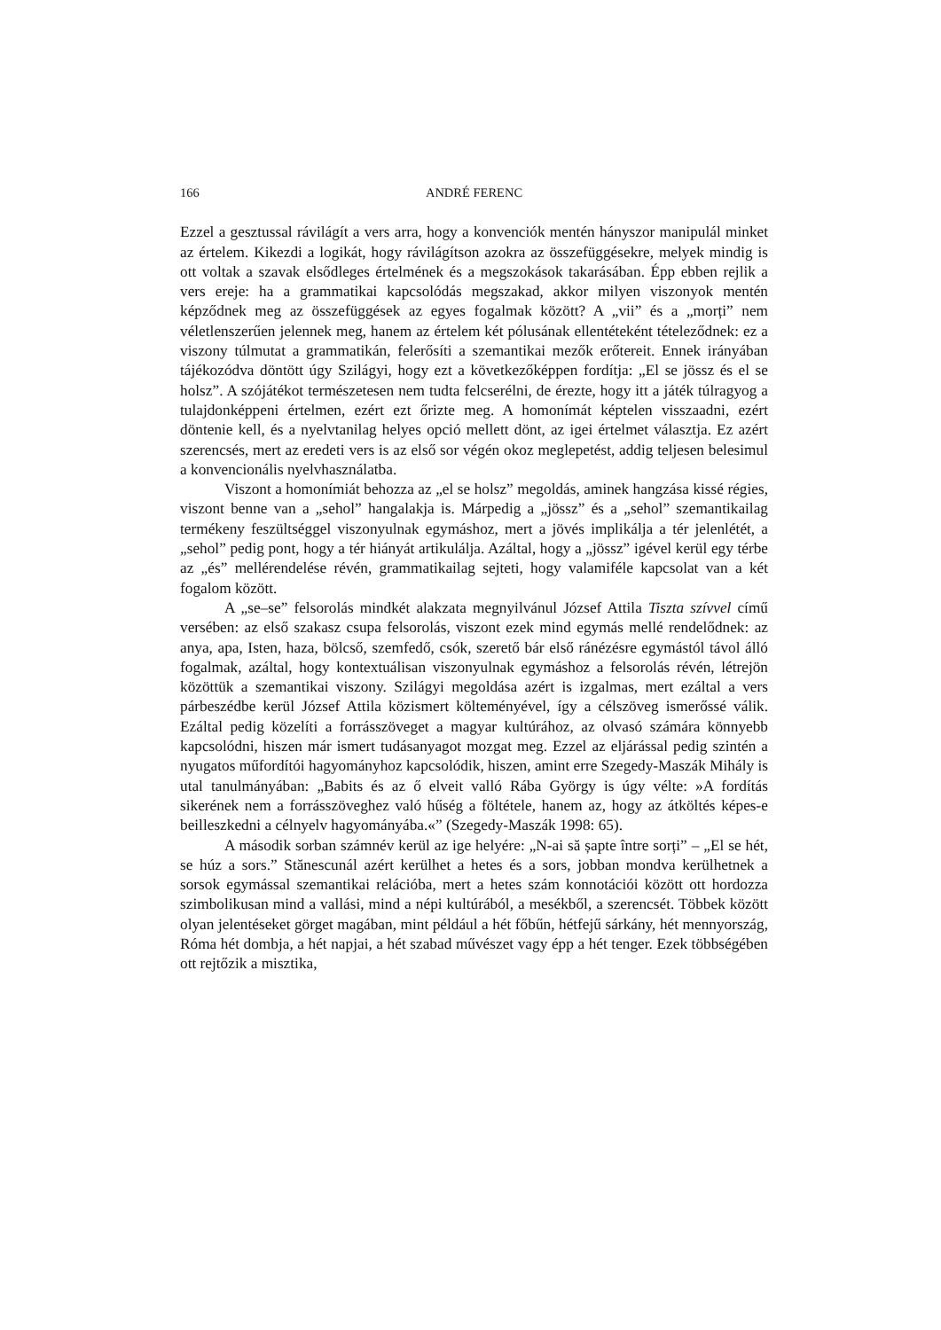166 ANDRÉ FERENC
Ezzel a gesztussal rávilágít a vers arra, hogy a konvenciók mentén hányszor manipulál minket az értelem. Kikezdi a logikát, hogy rávilágítson azokra az összefüggésekre, melyek mindig is ott voltak a szavak elsődleges értelmének és a megszokások takarásában. Épp ebben rejlik a vers ereje: ha a grammatikai kapcsolódás megszakad, akkor milyen viszonyok mentén képződnek meg az összefüggések az egyes fogalmak között? A „vii” és a „morți” nem véletlenszerűen jelennek meg, hanem az értelem két pólusának ellentéteként tételeződnek: ez a viszony túlmutat a grammatikán, felerősíti a szemantikai mezők erőtereit. Ennek irányában tájékozódva döntött úgy Szilágyi, hogy ezt a következőképpen fordítja: „El se jössz és el se holsz”. A szójátékot természetesen nem tudta felcserélni, de érezte, hogy itt a játék túlragyog a tulajdonképpeni értelmen, ezért ezt őrizte meg. A homonímát képtelen visszaadni, ezért döntenie kell, és a nyelvtanilag helyes opció mellett dönt, az igei értelmet választja. Ez azért szerencsés, mert az eredeti vers is az első sor végén okoz meglepetést, addig teljesen belesimul a konvencionális nyelvhasználatba.
Viszont a homonímiát behozza az „el se holsz” megoldás, aminek hangzása kissé régies, viszont benne van a „sehol” hangalakja is. Márpedig a „jössz” és a „sehol” szemantikailag termékeny feszültséggel viszonyulnak egymáshoz, mert a jövés implikálja a tér jelenlétét, a „sehol” pedig pont, hogy a tér hiányát artikulálja. Azáltal, hogy a „jössz” igével kerül egy térbe az „és” mellérendelése révén, grammatikailag sejteti, hogy valamiféle kapcsolat van a két fogalom között.
A „se–se” felsorolás mindkét alakzata megnyilvánul József Attila Tiszta szívvel című versében: az első szakasz csupa felsorolás, viszont ezek mind egymás mellé rendelődnek: az anya, apa, Isten, haza, bölcső, szemfedő, csók, szerető bár első ránézésre egymástól távol álló fogalmak, azáltal, hogy kontextuálisan viszonyulnak egymáshoz a felsorolás révén, létrejön közöttük a szemantikai viszony. Szilágyi megoldása azért is izgalmas, mert ezáltal a vers párbeszédbe kerül József Attila közismert költeményével, így a célszöveg ismerőssé válik. Ezáltal pedig közelíti a forrásszöveget a magyar kultúrához, az olvasó számára könnyebb kapcsolódni, hiszen már ismert tudásanyagot mozgat meg. Ezzel az eljárással pedig szintén a nyugatos műfordítói hagyományhoz kapcsolódik, hiszen, amint erre Szegedy-Maszák Mihály is utal tanulmányában: „Babits és az ő elveit valló Rába György is úgy vélte: »A fordítás sikerének nem a forrásszöveghez való hűség a föltétele, hanem az, hogy az átköltés képes-e beilleszkedni a célnyelv hagyományába.«” (Szegedy-Maszák 1998: 65).
A második sorban számnév kerül az ige helyére: „N-ai să șapte între sorți” – „El se hét, se húz a sors.” Stănescunál azért kerülhet a hetes és a sors, jobban mondva kerülhetnek a sorsok egymással szemantikai relációba, mert a hetes szám konnotációi között ott hordozza szimbolikusan mind a vallási, mind a népi kultúrából, a mesékből, a szerencsét. Többek között olyan jelentéseket görget magában, mint például a hét főbűn, hétfejű sárkány, hét mennyország, Róma hét dombja, a hét napjai, a hét szabad művészet vagy épp a hét tenger. Ezek többségében ott rejtőzik a misztika,